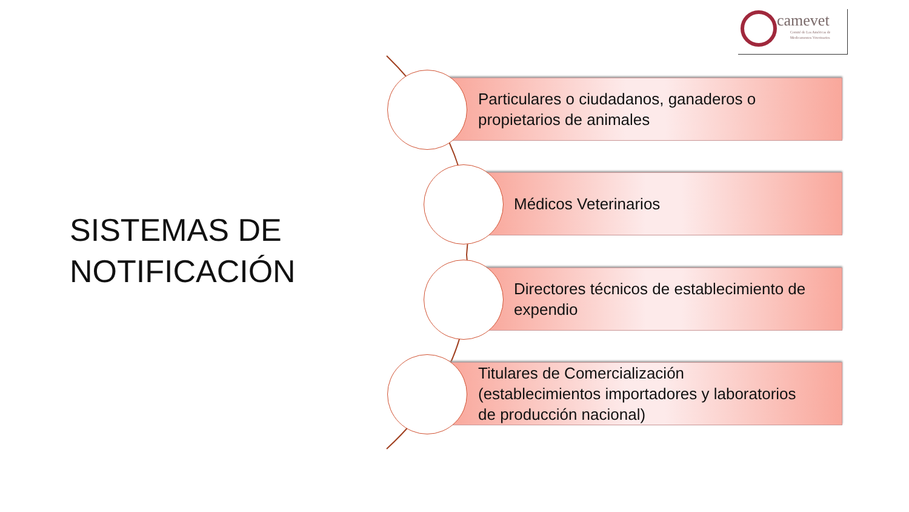camevet
Comité de Las Américas de
Medicamentos Veterinarios
SISTEMAS DE
NOTIFICACIÓN
Particulares o ciudadanos, ganaderos o
propietarios de animales
Médicos Veterinarios
Directores técnicos de establecimiento de
expendio
Titulares de Comercialización
(establecimientos importadores y laboratorios
de producción nacional)